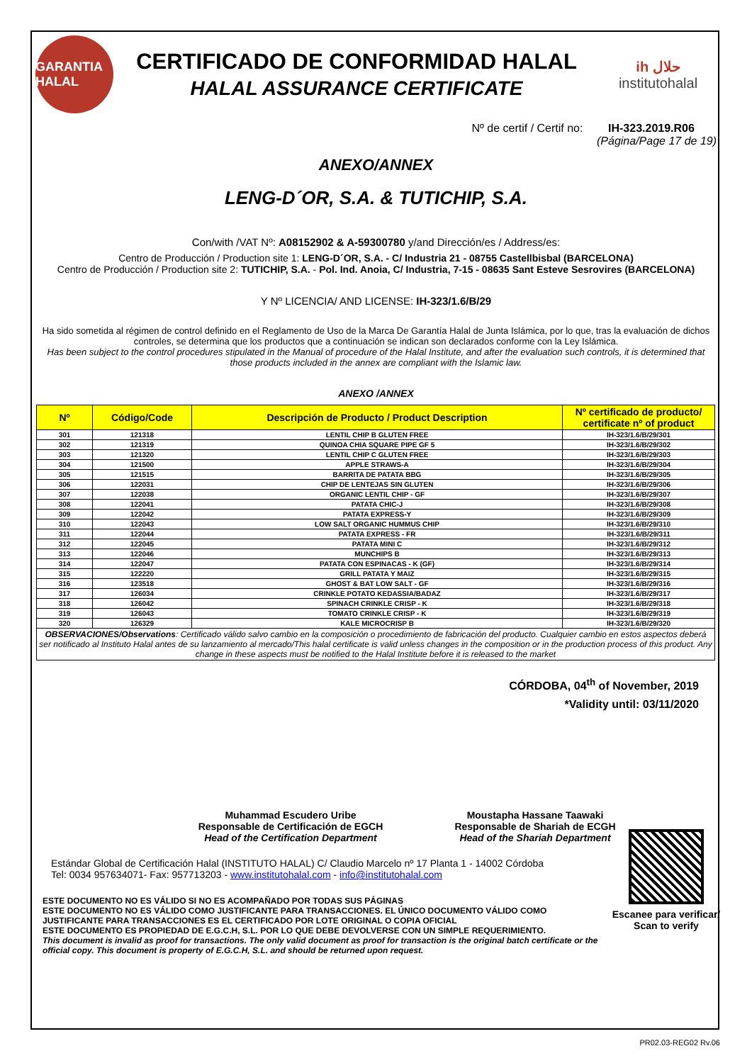GARANTIA HALAL
CERTIFICADO DE CONFORMIDAD HALAL
HALAL ASSURANCE CERTIFICATE
ih حلال
institutohalal
Nº de certif / Certif no: IH-323.2019.R06
(Página/Page 17 de 19)
ANEXO/ANNEX
LENG-D´OR, S.A. & TUTICHIP, S.A.
Con/with /VAT Nº: A08152902 & A-59300780 y/and Dirección/es / Address/es:
Centro de Producción / Production site 1: LENG-D´OR, S.A. - C/ Industria 21 - 08755 Castellbisbal (BARCELONA)
Centro de Producción / Production site 2: TUTICHIP, S.A. - Pol. Ind. Anoia, C/ Industria, 7-15 - 08635 Sant Esteve Sesrovires (BARCELONA)
Y Nº LICENCIA/ AND LICENSE: IH-323/1.6/B/29
Ha sido sometida al régimen de control definido en el Reglamento de Uso de la Marca De Garantía Halal de Junta Islámica, por lo que, tras la evaluación de dichos controles, se determina que los productos que a continuación se indican son declarados conforme con la Ley Islámica.
Has been subject to the control procedures stipulated in the Manual of procedure of the Halal Institute, and after the evaluation such controls, it is determined that those products included in the annex are compliant with the Islamic law.
ANEXO /ANNEX
| Nº | Código/Code | Descripción de Producto / Product Description | Nº certificado de producto/ certificate nº of product |
| --- | --- | --- | --- |
| 301 | 121318 | LENTIL CHIP B GLUTEN FREE | IH-323/1.6/B/29/301 |
| 302 | 121319 | QUINOA CHIA SQUARE PIPE GF 5 | IH-323/1.6/B/29/302 |
| 303 | 121320 | LENTIL CHIP C GLUTEN FREE | IH-323/1.6/B/29/303 |
| 304 | 121500 | APPLE STRAWS-A | IH-323/1.6/B/29/304 |
| 305 | 121515 | BARRITA DE PATATA BBG | IH-323/1.6/B/29/305 |
| 306 | 122031 | CHIP DE LENTEJAS SIN GLUTEN | IH-323/1.6/B/29/306 |
| 307 | 122038 | ORGANIC LENTIL CHIP - GF | IH-323/1.6/B/29/307 |
| 308 | 122041 | PATATA CHIC-J | IH-323/1.6/B/29/308 |
| 309 | 122042 | PATATA EXPRESS-Y | IH-323/1.6/B/29/309 |
| 310 | 122043 | LOW SALT ORGANIC HUMMUS CHIP | IH-323/1.6/B/29/310 |
| 311 | 122044 | PATATA EXPRESS - FR | IH-323/1.6/B/29/311 |
| 312 | 122045 | PATATA MINI C | IH-323/1.6/B/29/312 |
| 313 | 122046 | MUNCHIPS B | IH-323/1.6/B/29/313 |
| 314 | 122047 | PATATA CON ESPINACAS - K (GF) | IH-323/1.6/B/29/314 |
| 315 | 122220 | GRILL PATATA Y MAIZ | IH-323/1.6/B/29/315 |
| 316 | 123518 | GHOST & BAT LOW SALT - GF | IH-323/1.6/B/29/316 |
| 317 | 126034 | CRINKLE POTATO KEDASSIA/BADAZ | IH-323/1.6/B/29/317 |
| 318 | 126042 | SPINACH CRINKLE CRISP - K | IH-323/1.6/B/29/318 |
| 319 | 126043 | TOMATO CRINKLE CRISP - K | IH-323/1.6/B/29/319 |
| 320 | 126329 | KALE MICROCRISP B | IH-323/1.6/B/29/320 |
| OBSERVACIONES/Observations : Certificado válido salvo cambio en la composición o procedimiento de fabricación del producto. Cualquier cambio en estos aspectos deberá ser notificado al Instituto Halal antes de su lanzamiento al mercado/This halal certificate is valid unless changes in the composition or in the production process of this product. Any change in these aspects must be notified to the Halal Institute before it is released to the market | | | |
CÓRDOBA, 04<sup>th</sup> of November, 2019
*Validity until: 03/11/2020
Muhammad Escudero Uribe
Responsable de Certificación de EGCH
Head of the Certification Department
Moustapha Hassane Taawaki
Responsable de Shariah de ECGH
Head of the Shariah Department
Estándar Global de Certificación Halal (INSTITUTO HALAL) C/ Claudio Marcelo nº 17 Planta 1 - 14002 Córdoba
Tel: 0034 957634071- Fax: 957713203 - www.institutohalal.com - info@institutohalal.com
ESTE DOCUMENTO NO ES VÁLIDO SI NO ES ACOMPAÑADO POR TODAS SUS PÁGINAS
ESTE DOCUMENTO NO ES VÁLIDO COMO JUSTIFICANTE PARA TRANSACCIONES. EL ÚNICO DOCUMENTO VÁLIDO COMO JUSTIFICANTE PARA TRANSACCIONES ES EL CERTIFICADO POR LOTE ORIGINAL O COPIA OFICIAL
ESTE DOCUMENTO ES PROPIEDAD DE E.G.C.H, S.L. POR LO QUE DEBE DEVOLVERSE CON UN SIMPLE REQUERIMIENTO.
This document is invalid as proof for transactions. The only valid document as proof for transaction is the original batch certificate or the official copy. This document is property of E.G.C.H, S.L. and should be returned upon request.
Escanee para verificar/ Scan to verify
PR02.03-REG02 Rv.06